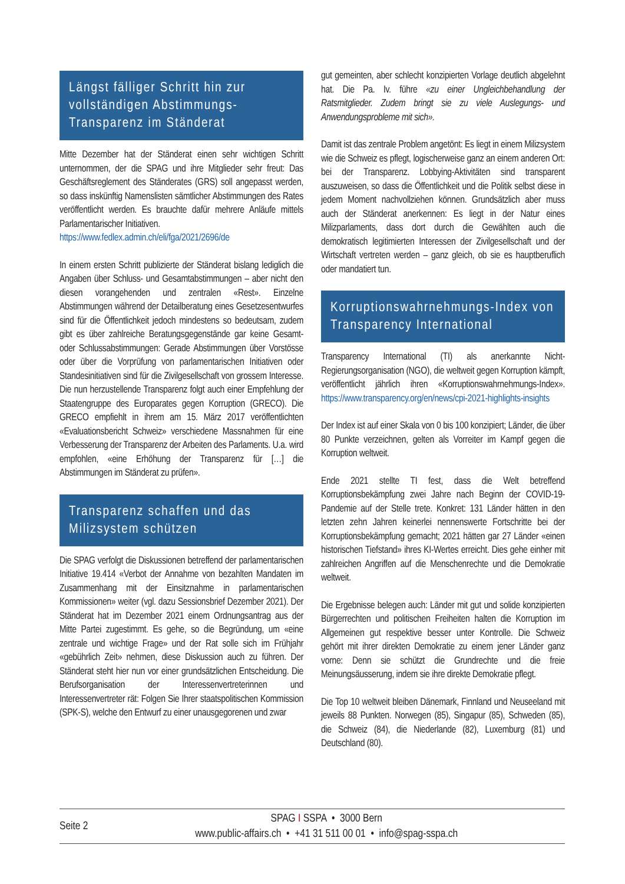Längst fälliger Schritt hin zur vollständigen Abstimmungs-Transparenz im Ständerat
Mitte Dezember hat der Ständerat einen sehr wichtigen Schritt unternommen, der die SPAG und ihre Mitglieder sehr freut: Das Geschäftsreglement des Ständerates (GRS) soll angepasst werden, so dass inskünftig Namenslisten sämtlicher Abstimmungen des Rates veröffentlicht werden. Es brauchte dafür mehrere Anläufe mittels Parlamentarischer Initiativen.
https://www.fedlex.admin.ch/eli/fga/2021/2696/de
In einem ersten Schritt publizierte der Ständerat bislang lediglich die Angaben über Schluss- und Gesamtabstimmungen – aber nicht den diesen vorangehenden und zentralen «Rest». Einzelne Abstimmungen während der Detailberatung eines Gesetzesentwurfes sind für die Öffentlichkeit jedoch mindestens so bedeutsam, zudem gibt es über zahlreiche Beratungsgegenstände gar keine Gesamt- oder Schlussabstimmungen: Gerade Abstimmungen über Vorstösse oder über die Vorprüfung von parlamentarischen Initiativen oder Standesinitiativen sind für die Zivilgesellschaft von grossem Interesse. Die nun herzustellende Transparenz folgt auch einer Empfehlung der Staatengruppe des Europarates gegen Korruption (GRECO). Die GRECO empfiehlt in ihrem am 15. März 2017 veröffentlichten «Evaluationsbericht Schweiz» verschiedene Massnahmen für eine Verbesserung der Transparenz der Arbeiten des Parlaments. U.a. wird empfohlen, «eine Erhöhung der Transparenz für […] die Abstimmungen im Ständerat zu prüfen».
Transparenz schaffen und das Milizsystem schützen
Die SPAG verfolgt die Diskussionen betreffend der parlamentarischen Initiative 19.414 «Verbot der Annahme von bezahlten Mandaten im Zusammenhang mit der Einsitznahme in parlamentarischen Kommissionen» weiter (vgl. dazu Sessionsbrief Dezember 2021). Der Ständerat hat im Dezember 2021 einem Ordnungsantrag aus der Mitte Partei zugestimmt. Es gehe, so die Begründung, um «eine zentrale und wichtige Frage» und der Rat solle sich im Frühjahr «gebührlich Zeit» nehmen, diese Diskussion auch zu führen. Der Ständerat steht hier nun vor einer grundsätzlichen Entscheidung. Die Berufsorganisation der Interessenvertreterinnen und Interessenvertreter rät: Folgen Sie Ihrer staatspolitischen Kommission (SPK-S), welche den Entwurf zu einer unausgegorenen und zwar
gut gemeinten, aber schlecht konzipierten Vorlage deutlich abgelehnt hat. Die Pa. Iv. führe «zu einer Ungleichbehandlung der Ratsmitglieder. Zudem bringt sie zu viele Auslegungs- und Anwendungsprobleme mit sich».
Damit ist das zentrale Problem angetönt: Es liegt in einem Milizsystem wie die Schweiz es pflegt, logischerweise ganz an einem anderen Ort: bei der Transparenz. Lobbying-Aktivitäten sind transparent auszuweisen, so dass die Öffentlichkeit und die Politik selbst diese in jedem Moment nachvollziehen können. Grundsätzlich aber muss auch der Ständerat anerkennen: Es liegt in der Natur eines Milizparlaments, dass dort durch die Gewählten auch die demokratisch legitimierten Interessen der Zivilgesellschaft und der Wirtschaft vertreten werden – ganz gleich, ob sie es hauptberuflich oder mandatiert tun.
Korruptionswahrnehmungs-Index von Transparency International
Transparency International (TI) als anerkannte Nicht-Regierungsorganisation (NGO), die weltweit gegen Korruption kämpft, veröffentlicht jährlich ihren «Korruptionswahrnehmungs-Index». https://www.transparency.org/en/news/cpi-2021-highlights-insights
Der Index ist auf einer Skala von 0 bis 100 konzipiert; Länder, die über 80 Punkte verzeichnen, gelten als Vorreiter im Kampf gegen die Korruption weltweit.
Ende 2021 stellte TI fest, dass die Welt betreffend Korruptionsbekämpfung zwei Jahre nach Beginn der COVID-19-Pandemie auf der Stelle trete. Konkret: 131 Länder hätten in den letzten zehn Jahren keinerlei nennenswerte Fortschritte bei der Korruptionsbekämpfung gemacht; 2021 hätten gar 27 Länder «einen historischen Tiefstand» ihres KI-Wertes erreicht. Dies gehe einher mit zahlreichen Angriffen auf die Menschenrechte und die Demokratie weltweit.
Die Ergebnisse belegen auch: Länder mit gut und solide konzipierten Bürgerrechten und politischen Freiheiten halten die Korruption im Allgemeinen gut respektive besser unter Kontrolle. Die Schweiz gehört mit ihrer direkten Demokratie zu einem jener Länder ganz vorne: Denn sie schützt die Grundrechte und die freie Meinungsäusserung, indem sie ihre direkte Demokratie pflegt.
Die Top 10 weltweit bleiben Dänemark, Finnland und Neuseeland mit jeweils 88 Punkten. Norwegen (85), Singapur (85), Schweden (85), die Schweiz (84), die Niederlande (82), Luxemburg (81) und Deutschland (80).
Seite 2
SPAG I SSPA • 3000 Bern
www.public-affairs.ch • +41 31 511 00 01 • info@spag-sspa.ch